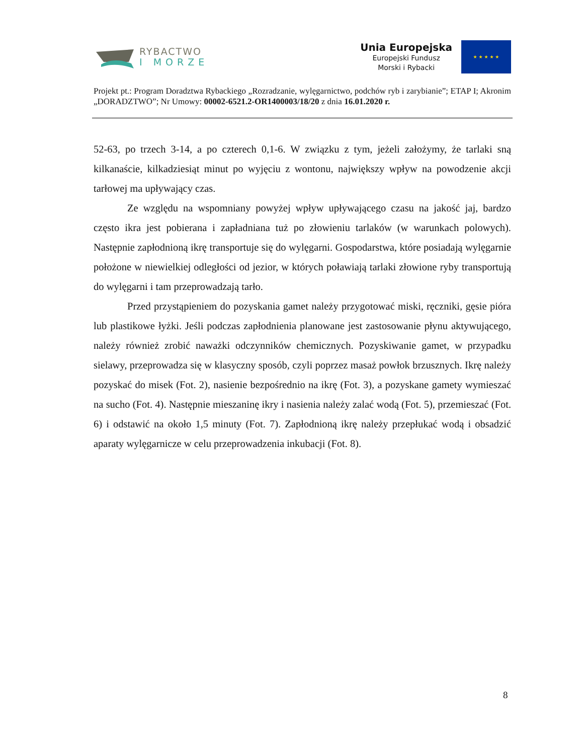RYBACTWO
I MORZE
Unia Europejska
Europejski Fundusz
Morski i Rybacki
★ ★ ★ ★ ★
Projekt pt.: Program Doradztwa Rybackiego „Rozradzanie, wylęgarnictwo, podchów ryb i zarybianie”; ETAP I; Akronim „DORADZTWO”; Nr Umowy: 00002-6521.2-OR1400003/18/20 z dnia 16.01.2020 r.
52-63, po trzech 3-14, a po czterech 0,1-6. W związku z tym, jeżeli założymy, że tarlaki sną kilkanaście, kilkadziesiąt minut po wyjęciu z wontonu, największy wpływ na powodzenie akcji tarłowej ma upływający czas.
Ze względu na wspomniany powyżej wpływ upływającego czasu na jakość jaj, bardzo często ikra jest pobierana i zapładniana tuż po złowieniu tarlaków (w warunkach polowych). Następnie zapłodnioną ikrę transportuje się do wylęgarni. Gospodarstwa, które posiadają wylęgarnie położone w niewielkiej odległości od jezior, w których poławiają tarlaki złowione ryby transportują do wylęgarni i tam przeprowadzają tarło.
Przed przystąpieniem do pozyskania gamet należy przygotować miski, ręczniki, gęsie pióra lub plastikowe łyżki. Jeśli podczas zapłodnienia planowane jest zastosowanie płynu aktywującego, należy również zrobić naważki odczynników chemicznych. Pozyskiwanie gamet, w przypadku sielawy, przeprowadza się w klasyczny sposób, czyli poprzez masaż powłok brzusznych. Ikrę należy pozyskać do misek (Fot. 2), nasienie bezpośrednio na ikrę (Fot. 3), a pozyskane gamety wymieszać na sucho (Fot. 4). Następnie mieszaninę ikry i nasienia należy zalać wodą (Fot. 5), przemieszać (Fot. 6) i odstawić na około 1,5 minuty (Fot. 7). Zapłodnioną ikrę należy przepłukać wodą i obsadzić aparaty wylęgarnicze w celu przeprowadzenia inkubacji (Fot. 8).
8